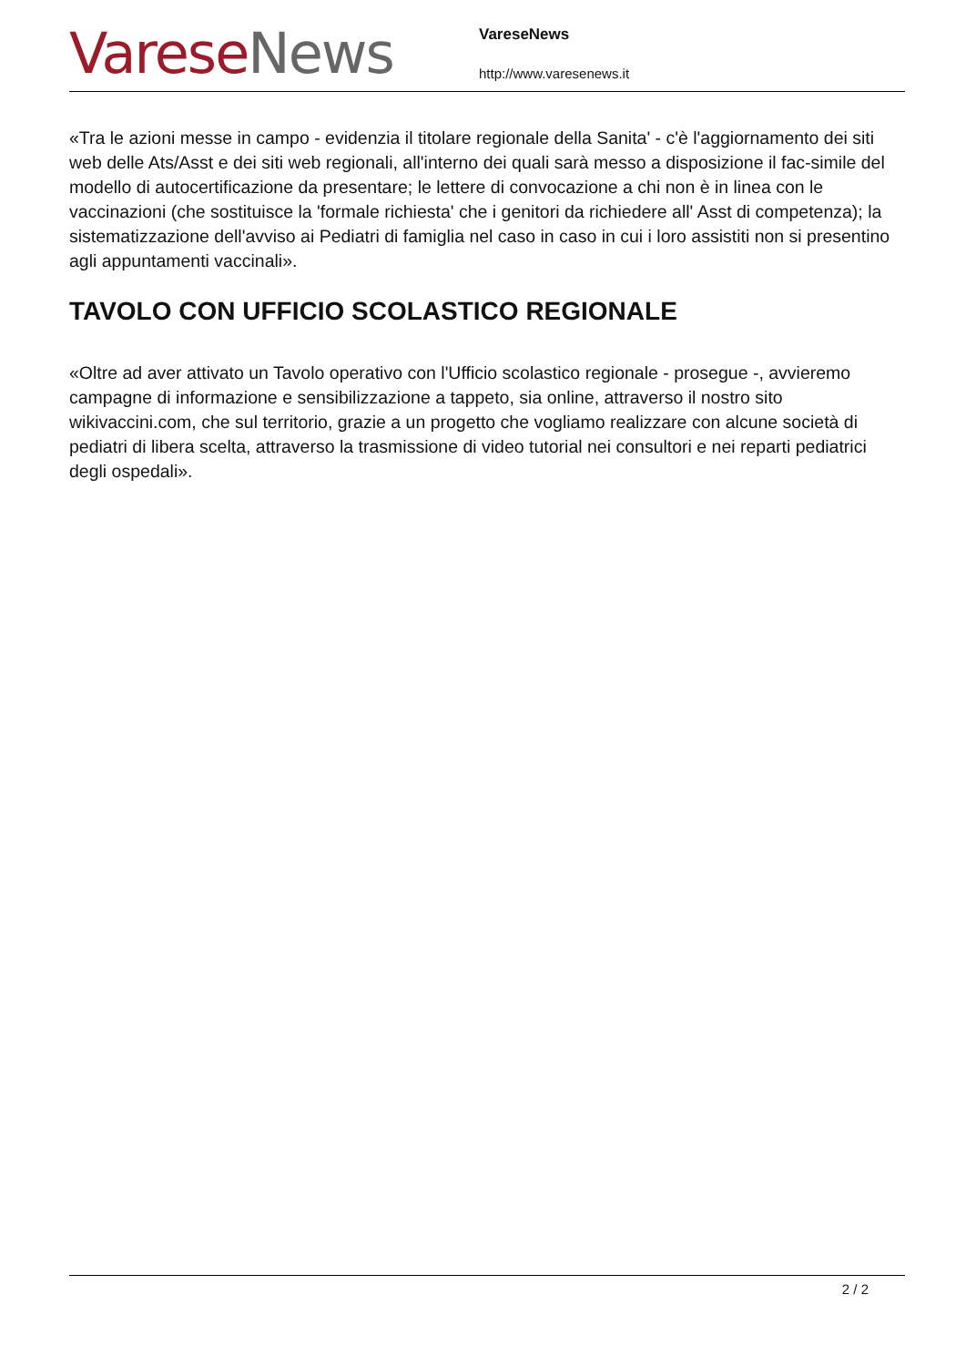Varese News
VareseNews
http://www.varesenews.it
«Tra le azioni messe in campo - evidenzia il titolare regionale della Sanita' - c'è l'aggiornamento dei siti web delle Ats/Asst e dei siti web regionali, all'interno dei quali sarà messo a disposizione il fac-simile del modello di autocertificazione da presentare; le lettere di convocazione a chi non è in linea con le vaccinazioni (che sostituisce la 'formale richiesta' che i genitori da richiedere all' Asst di competenza); la sistematizzazione dell'avviso ai Pediatri di famiglia nel caso in caso in cui i loro assistiti non si presentino agli appuntamenti vaccinali».
TAVOLO CON UFFICIO SCOLASTICO REGIONALE
«Oltre ad aver attivato un Tavolo operativo con l'Ufficio scolastico regionale - prosegue -, avvieremo campagne di informazione e sensibilizzazione a tappeto, sia online, attraverso il nostro sito wikivaccini.com, che sul territorio, grazie a un progetto che vogliamo realizzare con alcune società di pediatri di libera scelta, attraverso la trasmissione di video tutorial nei consultori e nei reparti pediatrici degli ospedali».
2 / 2